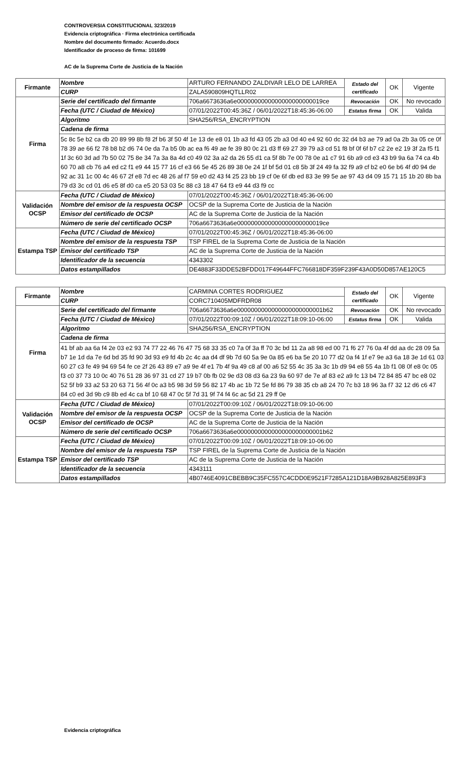CONTROVERSIA CONSTITUCIONAL 323/2019
Evidencia criptográfica · Firma electrónica certificada
Nombre del documento firmado: Acuerdo.docx
Identificador de proceso de firma: 101699
AC de la Suprema Corte de Justicia de la Nación
| Firmante | Nombre | ARTURO FERNANDO ZALDIVAR LELO DE LARREA | Estado del certificado | OK | Vigente |
| | CURP | ZALA590809HQTLLR02 | | | |
| Firma | Serie del certificado del firmante | 706a6673636a6e0000000000000000000000019ce | Revocación | OK | No revocado |
| | Fecha (UTC / Ciudad de México) | 07/01/2022T00:45:36Z / 06/01/2022T18:45:36-06:00 | Estatus firma | OK | Valida |
| | Algoritmo | SHA256/RSA_ENCRYPTION | | | |
| | Cadena de firma | | | | |
| | 5c 8c 5e b2 ca db 20 89 99 8b f8 2f b6 3f 50 4f 1e 13 de e8 01 1b a3 fd 43 05 2b a3 0d 40 e4 92 60 dc 32 d4 b3 ae 79 ad 0a 2b 3a 05 ce 0f 78 39 ae 66 f2 78 b8 b2 d6 74 0e da 7a b5 0b ac ea f6 49 ae fe 39 80 0c 21 d3 ff 69 27 39 79 a3 cd 51 f8 bf 0f 6f b7 c2 2e e2 19 3f 2a f5 f1 1f 3c 60 3d ad 7b 50 02 75 8e 34 7a 3a 8a 4d c0 49 02 3a a2 da 26 55 d1 ca 5f 8b 7e 00 78 0e a1 c7 91 6b a9 cd e3 43 b9 9a 6a 74 ca 4b 60 70 a8 cb 76 a4 ed c2 f1 e9 44 15 77 16 cf e3 66 5e 45 26 89 38 0e 24 1f bf 5d 01 c8 5b 3f 24 49 fa 32 f9 a9 cf b2 e0 6e b6 4f d0 94 de 92 ac 31 1c 00 4c 46 67 2f e8 7d ec 48 26 af f7 59 e0 d2 43 f4 25 23 bb 19 cf 0e 6f db ed 83 3e 99 5e ae 97 43 d4 09 15 71 15 1b 20 8b ba 79 d3 3c cd 01 d6 e5 8f d0 ca e5 20 53 03 5c 88 c3 18 47 64 f3 e9 44 d3 f9 cc | | | | |
| Validación OCSP | Fecha (UTC / Ciudad de México) | 07/01/2022T00:45:36Z / 06/01/2022T18:45:36-06:00 | | | |
| | Nombre del emisor de la respuesta OCSP | OCSP de la Suprema Corte de Justicia de la Nación | | | |
| | Emisor del certificado de OCSP | AC de la Suprema Corte de Justicia de la Nación | | | |
| | Número de serie del certificado OCSP | 706a6673636a6e0000000000000000000000019ce | | | |
| Estampa TSP | Fecha (UTC / Ciudad de México) | 07/01/2022T00:45:36Z / 06/01/2022T18:45:36-06:00 | | | |
| | Nombre del emisor de la respuesta TSP | TSP FIREL de la Suprema Corte de Justicia de la Nación | | | |
| | Emisor del certificado TSP | AC de la Suprema Corte de Justicia de la Nación | | | |
| | Identificador de la secuencia | 4343302 | | | |
| | Datos estampillados | DE4883F33DDE52BFDD017F49644FFC766818DF359F239F43A0D50D857AE120C5 | | | |
| Firmante | Nombre | CARMINA CORTES RODRIGUEZ | Estado del certificado | OK | Vigente |
| | CURP | CORC710405MDFRDR08 | | | |
| Firma | Serie del certificado del firmante | 706a6673636a6e0000000000000000000000001b62 | Revocación | OK | No revocado |
| | Fecha (UTC / Ciudad de México) | 07/01/2022T00:09:10Z / 06/01/2022T18:09:10-06:00 | Estatus firma | OK | Valida |
| | Algoritmo | SHA256/RSA_ENCRYPTION | | | |
| | Cadena de firma | | | | |
| | 41 bf ab aa 6a f4 2e 03 e2 93 74 77 22 46 76 47 75 68 33 35 c0 7a 0f 3a ff 70 3c bd 11 2a a8 98 ed 00 71 f6 27 76 0a 4f dd aa dc 28 09 5a b7 1e 1d da 7e 6d bd 35 fd 90 3d 93 e9 fd 4b 2c 4c aa d4 df 9b 7d 60 5a 9e 0a 85 e6 ba 5e 20 10 77 d2 0a f4 1f e7 9e a3 6a 18 3e 1d 61 03 60 27 c3 fe 49 94 69 54 fe ce 2f 26 43 89 e7 a9 9e 4f e1 7b 4f 9a 49 c8 af 00 a6 52 55 4c 35 3a 3c 1b d9 94 e8 55 4a 1b f1 08 0f e8 0c 05 f3 c0 37 73 10 0c 40 76 51 28 36 97 31 cd 27 19 b7 0b fb 02 9e d3 08 d3 6a 23 9a 60 97 de 7e af 83 e2 a9 fc 13 b4 72 84 85 47 bc e8 02 52 5f b9 33 a2 53 20 63 71 56 4f 0c a3 b5 98 3d 59 56 82 17 4b ac 1b 72 5e fd 86 79 38 35 cb a8 24 70 7c b3 18 96 3a f7 32 12 d6 c6 47 84 c0 ed 3d 9b c9 8b ed 4c ca bf 10 68 47 0c 5f 7d 31 9f 74 f4 6c ac 5d 21 29 ff 0e | | | | |
| Validación OCSP | Fecha (UTC / Ciudad de México) | 07/01/2022T00:09:10Z / 06/01/2022T18:09:10-06:00 | | | |
| | Nombre del emisor de la respuesta OCSP | OCSP de la Suprema Corte de Justicia de la Nación | | | |
| | Emisor del certificado de OCSP | AC de la Suprema Corte de Justicia de la Nación | | | |
| | Número de serie del certificado OCSP | 706a6673636a6e0000000000000000000000001b62 | | | |
| Estampa TSP | Fecha (UTC / Ciudad de México) | 07/01/2022T00:09:10Z / 06/01/2022T18:09:10-06:00 | | | |
| | Nombre del emisor de la respuesta TSP | TSP FIREL de la Suprema Corte de Justicia de la Nación | | | |
| | Emisor del certificado TSP | AC de la Suprema Corte de Justicia de la Nación | | | |
| | Identificador de la secuencia | 4343111 | | | |
| | Datos estampillados | 4B0746E4091CBEBB9C35FC557C4CDD0E9521F7285A121D18A9B928A825E893F3 | | | |
Evidencia criptográfica